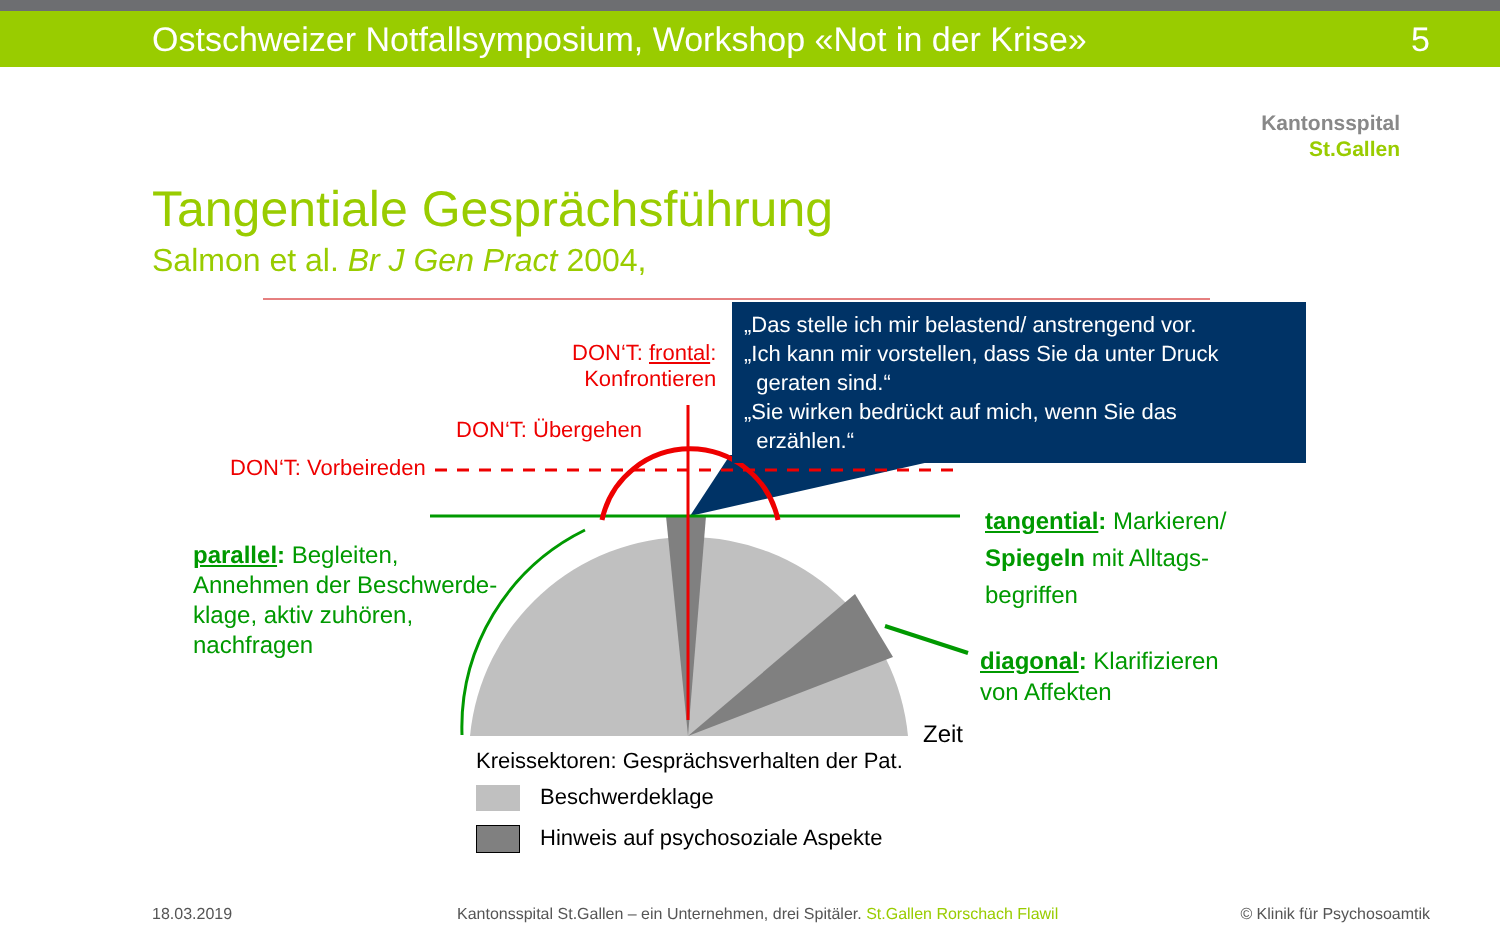Ostschweizer Notfallsymposium, Workshop «Not in der Krise» 5
Kantonsspital
St.Gallen
Tangentiale Gesprächsführung
Salmon et al. Br J Gen Pract 2004,
DON‘T: frontal:
Konfrontieren
DON‘T: Übergehen
DON‘T: Vorbeireden
„Das stelle ich mir belastend/ anstrengend vor.
„Ich kann mir vorstellen, dass Sie da unter Druck
geraten sind.“
„Sie wirken bedrückt auf mich, wenn Sie das
erzählen.“
parallel: Begleiten,
Annehmen der Beschwerde-
klage, aktiv zuhören,
nachfragen
tangential: Markieren/
Spiegeln mit Alltags-
begriffen
diagonal: Klarifizieren
von Affekten
Zeit
Kreissektoren: Gesprächsverhalten der Pat.
Beschwerdeklage
Hinweis auf psychosoziale Aspekte
18.03.2019
Kantonsspital St.Gallen – ein Unternehmen, drei Spitäler. St.Gallen Rorschach Flawil
© Klinik für Psychosoamtik